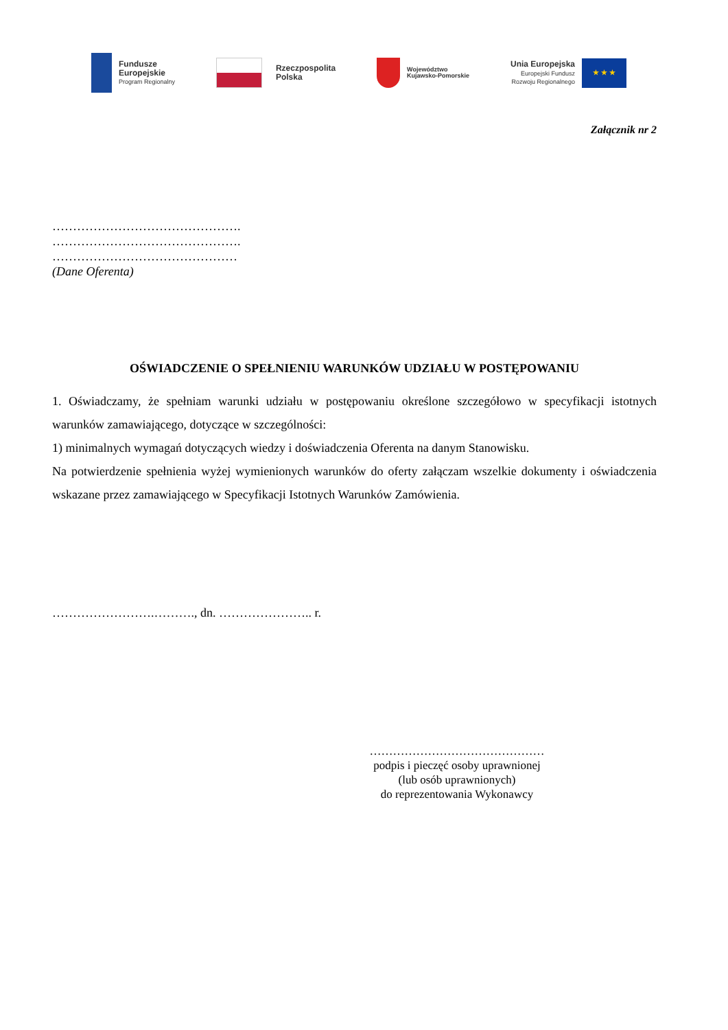Fundusze
Europejskie
Program Regionalny
Rzeczpospolita
Polska
Województwo
Kujawsko-Pomorskie
Unia Europejska
Europejski Fundusz
Rozwoju Regionalnego
★ ★ ★
Załącznik nr 2
……………………………………….
……………………………………….
………………………………………
(Dane Oferenta)
OŚWIADCZENIE O SPEŁNIENIU WARUNKÓW UDZIAŁU W POSTĘPOWANIU
1. Oświadczamy, że spełniam warunki udziału w postępowaniu określone szczegółowo w specyfikacji istotnych warunków zamawiającego, dotyczące w szczególności:
1) minimalnych wymagań dotyczących wiedzy i doświadczenia Oferenta na danym Stanowisku.
Na potwierdzenie spełnienia wyżej wymienionych warunków do oferty załączam wszelkie dokumenty i oświadczenia wskazane przez zamawiającego w Specyfikacji Istotnych Warunków Zamówienia.
…………………….………., dn. ………………….. r.
………………………………………
podpis i pieczęć osoby uprawnionej
(lub osób uprawnionych)
do reprezentowania Wykonawcy